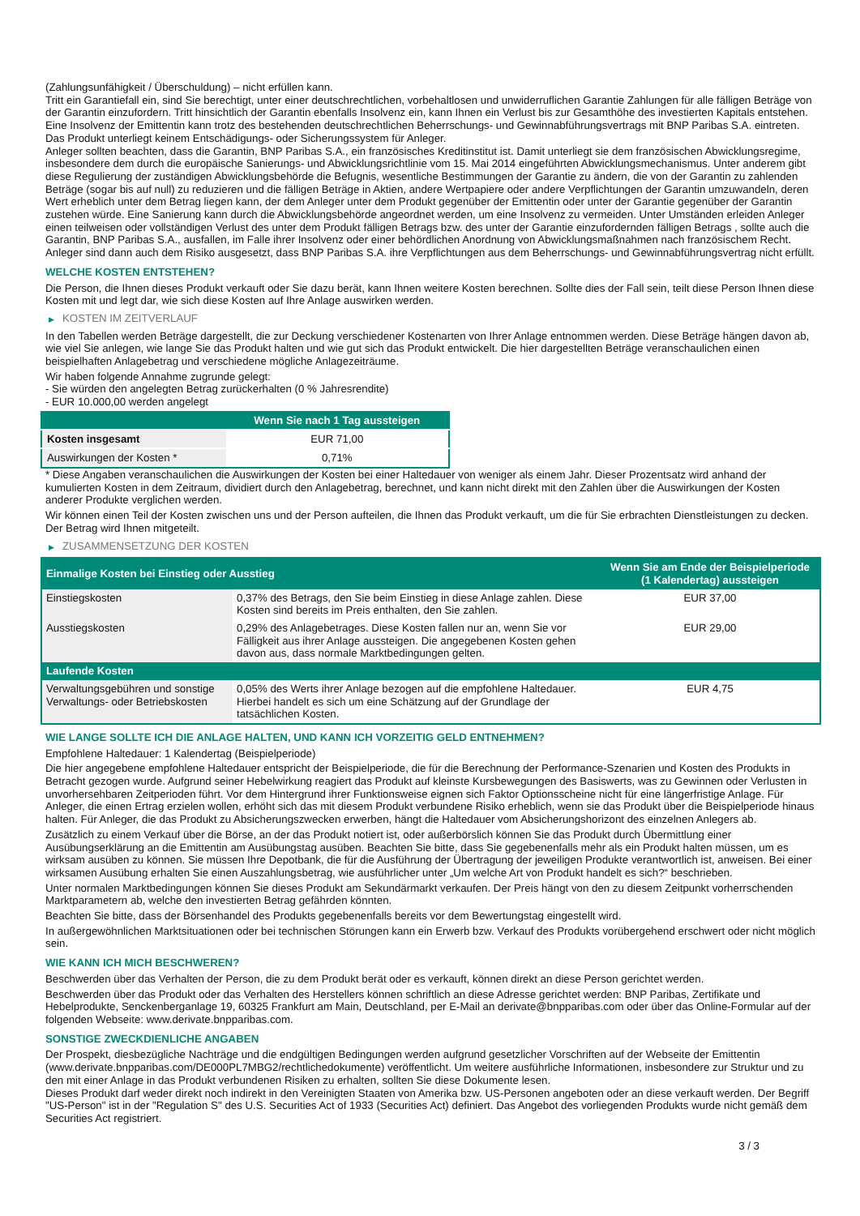(Zahlungsunfähigkeit / Überschuldung) – nicht erfüllen kann.
Tritt ein Garantiefall ein, sind Sie berechtigt, unter einer deutschrechtlichen, vorbehaltlosen und unwiderruflichen Garantie Zahlungen für alle fälligen Beträge von der Garantin einzufordern. Tritt hinsichtlich der Garantin ebenfalls Insolvenz ein, kann Ihnen ein Verlust bis zur Gesamthöhe des investierten Kapitals entstehen. Eine Insolvenz der Emittentin kann trotz des bestehenden deutschrechtlichen Beherrschungs- und Gewinnabführungsvertrags mit BNP Paribas S.A. eintreten.
Das Produkt unterliegt keinem Entschädigungs- oder Sicherungssystem für Anleger.
Anleger sollten beachten, dass die Garantin, BNP Paribas S.A., ein französisches Kreditinstitut ist. Damit unterliegt sie dem französischen Abwicklungsregime, insbesondere dem durch die europäische Sanierungs- und Abwicklungsrichtlinie vom 15. Mai 2014 eingeführten Abwicklungsmechanismus. Unter anderem gibt diese Regulierung der zuständigen Abwicklungsbehörde die Befugnis, wesentliche Bestimmungen der Garantie zu ändern, die von der Garantin zu zahlenden Beträge (sogar bis auf null) zu reduzieren und die fälligen Beträge in Aktien, andere Wertpapiere oder andere Verpflichtungen der Garantin umzuwandeln, deren Wert erheblich unter dem Betrag liegen kann, der dem Anleger unter dem Produkt gegenüber der Emittentin oder unter der Garantie gegenüber der Garantin zustehen würde. Eine Sanierung kann durch die Abwicklungsbehörde angeordnet werden, um eine Insolvenz zu vermeiden. Unter Umständen erleiden Anleger einen teilweisen oder vollständigen Verlust des unter dem Produkt fälligen Betrags bzw. des unter der Garantie einzufordernden fälligen Betrags , sollte auch die Garantin, BNP Paribas S.A., ausfallen, im Falle ihrer Insolvenz oder einer behördlichen Anordnung von Abwicklungsmaßnahmen nach französischem Recht. Anleger sind dann auch dem Risiko ausgesetzt, dass BNP Paribas S.A. ihre Verpflichtungen aus dem Beherrschungs- und Gewinnabführungsvertrag nicht erfüllt.
WELCHE KOSTEN ENTSTEHEN?
Die Person, die Ihnen dieses Produkt verkauft oder Sie dazu berät, kann Ihnen weitere Kosten berechnen. Sollte dies der Fall sein, teilt diese Person Ihnen diese Kosten mit und legt dar, wie sich diese Kosten auf Ihre Anlage auswirken werden.
▶ KOSTEN IM ZEITVERLAUF
In den Tabellen werden Beträge dargestellt, die zur Deckung verschiedener Kostenarten von Ihrer Anlage entnommen werden. Diese Beträge hängen davon ab, wie viel Sie anlegen, wie lange Sie das Produkt halten und wie gut sich das Produkt entwickelt. Die hier dargestellten Beträge veranschaulichen einen beispielhaften Anlagebetrag und verschiedene mögliche Anlagezeiträume.
Wir haben folgende Annahme zugrunde gelegt:
- Sie würden den angelegten Betrag zurückerhalten (0 % Jahresrendite)
- EUR 10.000,00 werden angelegt
| | Wenn Sie nach 1 Tag aussteigen |
| --- | --- |
| Kosten insgesamt | EUR 71,00 |
| Auswirkungen der Kosten * | 0,71% |
* Diese Angaben veranschaulichen die Auswirkungen der Kosten bei einer Haltedauer von weniger als einem Jahr. Dieser Prozentsatz wird anhand der kumulierten Kosten in dem Zeitraum, dividiert durch den Anlagebetrag, berechnet, und kann nicht direkt mit den Zahlen über die Auswirkungen der Kosten anderer Produkte verglichen werden.
Wir können einen Teil der Kosten zwischen uns und der Person aufteilen, die Ihnen das Produkt verkauft, um die für Sie erbrachten Dienstleistungen zu decken. Der Betrag wird Ihnen mitgeteilt.
▶ ZUSAMMENSETZUNG DER KOSTEN
| Einmalige Kosten bei Einstieg oder Ausstieg | | Wenn Sie am Ende der Beispielperiode (1 Kalendertag) aussteigen |
| --- | --- | --- |
| Einstiegskosten | 0,37% des Betrags, den Sie beim Einstieg in diese Anlage zahlen. Diese Kosten sind bereits im Preis enthalten, den Sie zahlen. | EUR 37,00 |
| Ausstiegskosten | 0,29% des Anlagebetrages. Diese Kosten fallen nur an, wenn Sie vor Fälligkeit aus ihrer Anlage aussteigen. Die angegebenen Kosten gehen davon aus, dass normale Marktbedingungen gelten. | EUR 29,00 |
| Laufende Kosten | | |
| Verwaltungsgebühren und sonstige Verwaltungs- oder Betriebskosten | 0,05% des Werts ihrer Anlage bezogen auf die empfohlene Haltedauer. Hierbei handelt es sich um eine Schätzung auf der Grundlage der tatsächlichen Kosten. | EUR 4,75 |
WIE LANGE SOLLTE ICH DIE ANLAGE HALTEN, UND KANN ICH VORZEITIG GELD ENTNEHMEN?
Empfohlene Haltedauer: 1 Kalendertag (Beispielperiode)
Die hier angegebene empfohlene Haltedauer entspricht der Beispielperiode, die für die Berechnung der Performance-Szenarien und Kosten des Produkts in Betracht gezogen wurde. Aufgrund seiner Hebelwirkung reagiert das Produkt auf kleinste Kursbewegungen des Basiswerts, was zu Gewinnen oder Verlusten in unvorhersehbaren Zeitperioden führt. Vor dem Hintergrund ihrer Funktionsweise eignen sich Faktor Optionsscheine nicht für eine längerfristige Anlage. Für Anleger, die einen Ertrag erzielen wollen, erhöht sich das mit diesem Produkt verbundene Risiko erheblich, wenn sie das Produkt über die Beispielperiode hinaus halten. Für Anleger, die das Produkt zu Absicherungszwecken erwerben, hängt die Haltedauer vom Absicherungshorizont des einzelnen Anlegers ab.
Zusätzlich zu einem Verkauf über die Börse, an der das Produkt notiert ist, oder außerbörslich können Sie das Produkt durch Übermittlung einer Ausübungserklärung an die Emittentin am Ausübungstag ausüben. Beachten Sie bitte, dass Sie gegebenenfalls mehr als ein Produkt halten müssen, um es wirksam ausüben zu können. Sie müssen Ihre Depotbank, die für die Ausführung der Übertragung der jeweiligen Produkte verantwortlich ist, anweisen. Bei einer wirksamen Ausübung erhalten Sie einen Auszahlungsbetrag, wie ausführlicher unter „Um welche Art von Produkt handelt es sich?“ beschrieben.
Unter normalen Marktbedingungen können Sie dieses Produkt am Sekundärmarkt verkaufen. Der Preis hängt von den zu diesem Zeitpunkt vorherrschenden Marktparametern ab, welche den investierten Betrag gefährden könnten.
Beachten Sie bitte, dass der Börsenhandel des Produkts gegebenenfalls bereits vor dem Bewertungstag eingestellt wird.
In außergewöhnlichen Marktsituationen oder bei technischen Störungen kann ein Erwerb bzw. Verkauf des Produkts vorübergehend erschwert oder nicht möglich sein.
WIE KANN ICH MICH BESCHWEREN?
Beschwerden über das Verhalten der Person, die zu dem Produkt berät oder es verkauft, können direkt an diese Person gerichtet werden.
Beschwerden über das Produkt oder das Verhalten des Herstellers können schriftlich an diese Adresse gerichtet werden: BNP Paribas, Zertifikate und Hebelprodukte, Senckenberganlage 19, 60325 Frankfurt am Main, Deutschland, per E-Mail an derivate@bnpparibas.com oder über das Online-Formular auf der folgenden Webseite: www.derivate.bnpparibas.com.
SONSTIGE ZWECKDIENLICHE ANGABEN
Der Prospekt, diesbezügliche Nachträge und die endgültigen Bedingungen werden aufgrund gesetzlicher Vorschriften auf der Webseite der Emittentin (www.derivate.bnpparibas.com/DE000PL7MBG2/rechtlichedokumente) veröffentlicht. Um weitere ausführliche Informationen, insbesondere zur Struktur und zu den mit einer Anlage in das Produkt verbundenen Risiken zu erhalten, sollten Sie diese Dokumente lesen.
Dieses Produkt darf weder direkt noch indirekt in den Vereinigten Staaten von Amerika bzw. US-Personen angeboten oder an diese verkauft werden. Der Begriff "US-Person" ist in der "Regulation S" des U.S. Securities Act of 1933 (Securities Act) definiert. Das Angebot des vorliegenden Produkts wurde nicht gemäß dem Securities Act registriert.
3 / 3